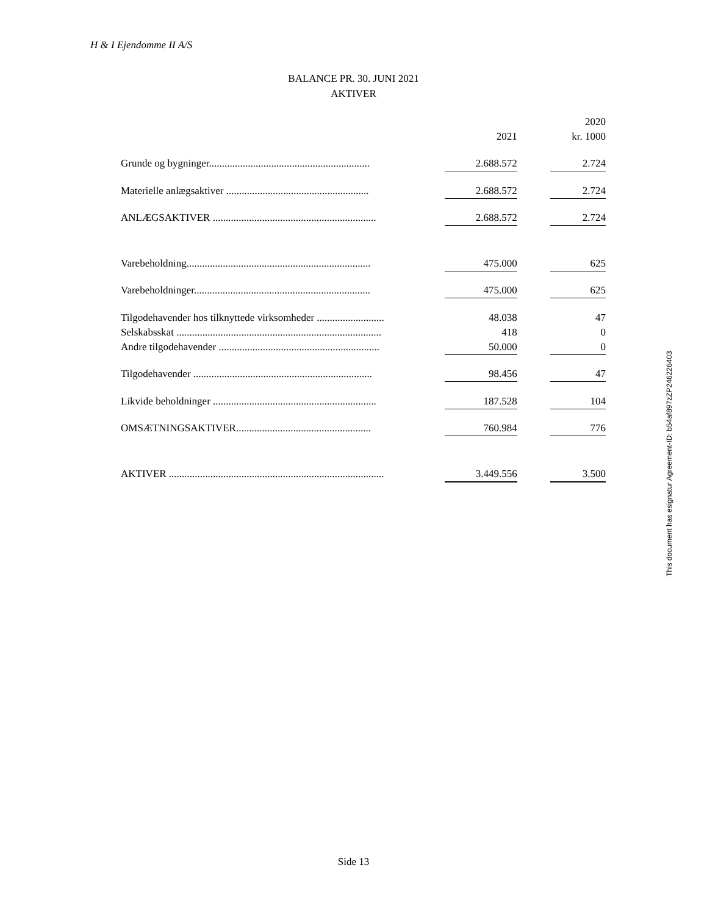H & I Ejendomme II A/S
BALANCE PR. 30. JUNI 2021
AKTIVER
| | | | 2020 |
| | 2021 | | kr. 1000 |
| Grunde og bygninger.............................................................. | 2.688.572 | | 2.724 |
| Materielle anlægsaktiver ....................................................... | 2.688.572 | | 2.724 |
| ANLÆGSAKTIVER ............................................................... | 2.688.572 | | 2.724 |
| Varebeholdning....................................................................... | 475.000 | | 625 |
| Varebeholdninger.................................................................... | 475.000 | | 625 |
| Tilgodehavender hos tilknyttede virksomheder .......................... | 48.038 | | 47 |
| Selskabsskat ............................................................................... | 418 | | 0 |
| Andre tilgodehavender .............................................................. | 50.000 | | 0 |
| Tilgodehavender ..................................................................... | 98.456 | | 47 |
| Likvide beholdninger ............................................................... | 187.528 | | 104 |
| OMSÆTNINGSAKTIVER.................................................... | 760.984 | | 776 |
| AKTIVER ................................................................................... | 3.449.556 | | 3.500 |
This document has esignatur Agreement-ID: b54af897zZP246226403
Side 13